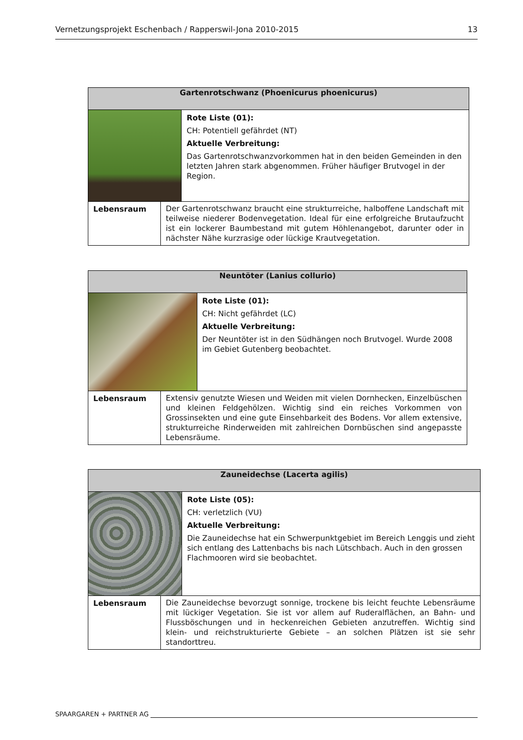Vernetzungsprojekt Eschenbach / Rapperswil-Jona 2010-2015 13
| Gartenrotschwanz (Phoenicurus phoenicurus) | | |
| --- | --- | --- |
| | | Rote Liste (01): CH: Potentiell gefährdet (NT) Aktuelle Verbreitung: Das Gartenrotschwanzvorkommen hat in den beiden Gemeinden in den letzten Jahren stark abgenommen. Früher häufiger Brutvogel in der Region. |
| Lebensraum | Der Gartenrotschwanz braucht eine strukturreiche, halboffene Landschaft mit teilweise niederer Bodenvegetation. Ideal für eine erfolgreiche Brut­aufzucht ist ein lockerer Baumbestand mit gutem Höhlenangebot, darunter oder in nächster Nähe kurzrasige oder lückige Krautvegetation. | |
| Neuntöter (Lanius collurio) | | |
| --- | --- | --- |
| | | Rote Liste (01): CH: Nicht gefährdet (LC) Aktuelle Verbreitung: Der Neuntöter ist in den Südhängen noch Brutvogel. Wurde 2008 im Gebiet Gutenberg beobachtet. |
| Lebensraum | Extensiv genutzte Wiesen und Weiden mit vielen Dornhecken, Einzel­büschen und kleinen Feldgehölzen. Wichtig sind ein reiches Vorkommen von Grossinsekten und eine gute Einsehbarkeit des Bodens. Vor allem extensive, strukturreiche Rinderweiden mit zahlreichen Dornbüschen sind angepasste Lebensräume. | |
| Zauneidechse (Lacerta agilis) | | |
| --- | --- | --- |
| | | Rote Liste (05): CH: verletzlich (VU) Aktuelle Verbreitung: Die Zauneidechse hat ein Schwerpunktgebiet im Bereich Lenggis und zieht sich entlang des Lattenbachs bis nach Lütschbach. Auch in den grossen Flachmooren wird sie beobachtet. |
| Lebensraum | Die Zauneidechse bevorzugt sonnige, trockene bis leicht feuchte Lebensräume mit lückiger Vegetation. Sie ist vor allem auf Ruderalflächen, an Bahn- und Flussböschungen und in heckenreichen Gebieten anzutreffen. Wichtig sind klein- und reichstrukturierte Gebiete – an solchen Plätzen ist sie sehr standorttreu. | |
SPAARGAREN + PARTNER AG